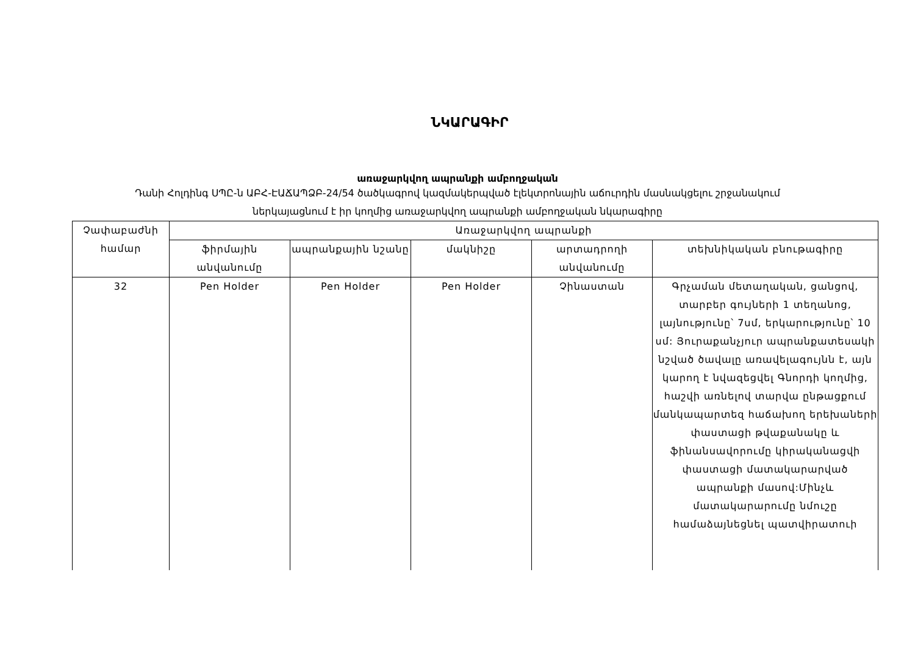ՆԿԱՐԱԳԻՐ
առաջարկվող ապրանքի ամբողջական
Դանի Հոլդինգ ՍՊԸ-ն ԱԲՀ-ԷԱՃԱՊՁԲ-24/54 ծածկագրով կազմակերպված էլեկտրոնային աճուրդին մասնակցելու շրջանակում
ներկայացնում է իր կողմից առաջարկվող ապրանքի ամբողջական նկարագիրը
| Չափաբաժնի համար | Առաջարկվող ապրանքի | | | | |
| --- | --- | --- | --- | --- | --- |
| | ֆիրմային անվանումը | ապրանքային նշանը | մակնիշը | արտադրողի անվանումը | տեխնիկական բնութագիրը |
| 32 | Pen Holder | Pen Holder | Pen Holder | Չինաստան | Գրչաման մետաղական, ցանցով, տարբեր գույների 1 տեղանոց, լայնությունը՝ 7սմ, երկարությունը՝ 10 սմ: Յուրաքանչյուր ապրանքատեսակի նշված ծավալը առավելագույնն է, այն կարող է նվազեցվել Գնորդի կողմից, հաշվի առնելով տարվա ընթացքում մանկապարտեզ հաճախող երեխաների փաստացի թվաքանակը և ֆինանսավորումը կիրականացվի փաստացի մատակարարված ապրանքի մասով:Մինչև մատակարարումը նմուշը համաձայնեցնել պատվիրատուի |